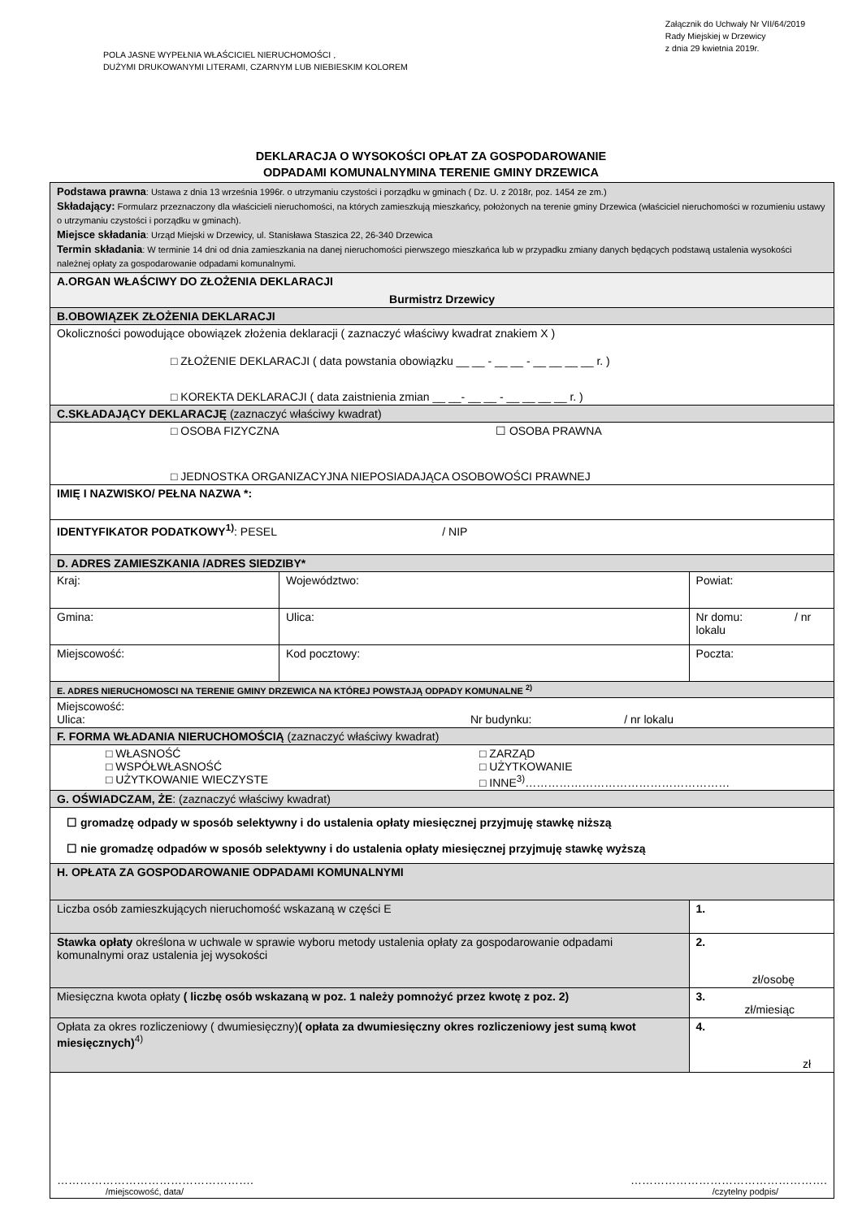POLA JASNE WYPEŁNIA WŁAŚCICIEL NIERUCHOMOŚCI ,
DUŻYMI DRUKOWANYMI LITERAMI, CZARNYM LUB NIEBIESKIM KOLOREM
Załącznik do Uchwały Nr VII/64/2019
Rady Miejskiej w Drzewicy
z dnia 29 kwietnia 2019r.
DEKLARACJA O WYSOKOŚCI OPŁAT ZA GOSPODAROWANIE
ODPADAMI KOMUNALNYMINA TERENIE GMINY DRZEWICA
| Podstawa prawna : Ustawa z dnia 13 września 1996r. o utrzymaniu czystości i porządku w gminach ( Dz. U. z 2018r, poz. 1454 ze zm.) Składający: Formularz przeznaczony dla właścicieli nieruchomości, na których zamieszkują mieszkańcy, położonych na terenie gminy Drzewica (właściciel nieruchomości w rozumieniu ustawy o utrzymaniu czystości i porządku w gminach). Miejsce składania : Urząd Miejski w Drzewicy, ul. Stanisława Staszica 22, 26-340 Drzewica Termin składania : W terminie 14 dni od dnia zamieszkania na danej nieruchomości pierwszego mieszkańca lub w przypadku zmiany danych będących podstawą ustalenia wysokości należnej opłaty za gospodarowanie odpadami komunalnymi. | | |
| A.ORGAN WŁAŚCIWY DO ZŁOŻENIA DEKLARACJI Burmistrz Drzewicy | | |
| B.OBOWIĄZEK ZŁOŻENIA DEKLARACJI | | |
| Okoliczności powodujące obowiązek złożenia deklaracji ( zaznaczyć właściwy kwadrat znakiem X ) □ ZŁOŻENIE DEKLARACJI ( data powstania obowiązku __ __ - __ __ - __ __ __ __ r. ) □ KOREKTA DEKLARACJI ( data zaistnienia zmian __ __- __ __ - __ __ __ __ r. ) | | |
| C.SKŁADAJĄCY DEKLARACJĘ (zaznaczyć właściwy kwadrat) | | |
| □ OSOBA FIZYCZNA ☐ OSOBA PRAWNA □ JEDNOSTKA ORGANIZACYJNA NIEPOSIADAJĄCA OSOBOWOŚCI PRAWNEJ | | |
| IMIĘ I NAZWISKO/ PEŁNA NAZWA *: | | |
| IDENTYFIKATOR PODATKOWY<sup>1)</sup> : PESEL / NIP | | |
| D. ADRES ZAMIESZKANIA /ADRES SIEDZIBY* | | |
| Kraj: | Województwo: | Powiat: |
| Gmina: | Ulica: | Nr domu: / nr lokalu |
| Miejscowość: | Kod pocztowy: | Poczta: |
| E. ADRES NIERUCHOMOSCI NA TERENIE GMINY DRZEWICA NA KTÓREJ POWSTAJĄ ODPADY KOMUNALNE <sup>2)</sup> | | |
| Miejscowość: Ulica: Nr budynku: / nr lokalu | | |
| F. FORMA WŁADANIA NIERUCHOMOŚCIĄ (zaznaczyć właściwy kwadrat) | | |
| □ WŁASNOŚĆ □ WSPÓŁWŁASNOŚĆ □ UŻYTKOWANIE WIECZYSTE □ ZARZĄD □ UŻYTKOWANIE □ INNE<sup>3)</sup>……………………………………………… | | |
| G. OŚWIADCZAM, ŻE : (zaznaczyć właściwy kwadrat) | | |
| ☐ gromadzę odpady w sposób selektywny i do ustalenia opłaty miesięcznej przyjmuję stawkę niższą ☐ nie gromadzę odpadów w sposób selektywny i do ustalenia opłaty miesięcznej przyjmuję stawkę wyższą | | |
| H. OPŁATA ZA GOSPODAROWANIE ODPADAMI KOMUNALNYMI | | |
| Liczba osób zamieszkujących nieruchomość wskazaną w części E | | 1. |
| Stawka opłaty określona w uchwale w sprawie wyboru metody ustalenia opłaty za gospodarowanie odpadami komunalnymi oraz ustalenia jej wysokości | | 2. zł/osobę |
| Miesięczna kwota opłaty ( liczbę osób wskazaną w poz. 1 należy pomnożyć przez kwotę z poz. 2) | | 3. zł/miesiąc |
| Opłata za okres rozliczeniowy ( dwumiesięczny) ( opłata za dwumiesięczny okres rozliczeniowy jest sumą kwot miesięcznych)<sup>4)</sup> | | 4. zł |
| ……………………………………………. ……………………………………………. /miejscowość, data/ /czytelny podpis/ | | |